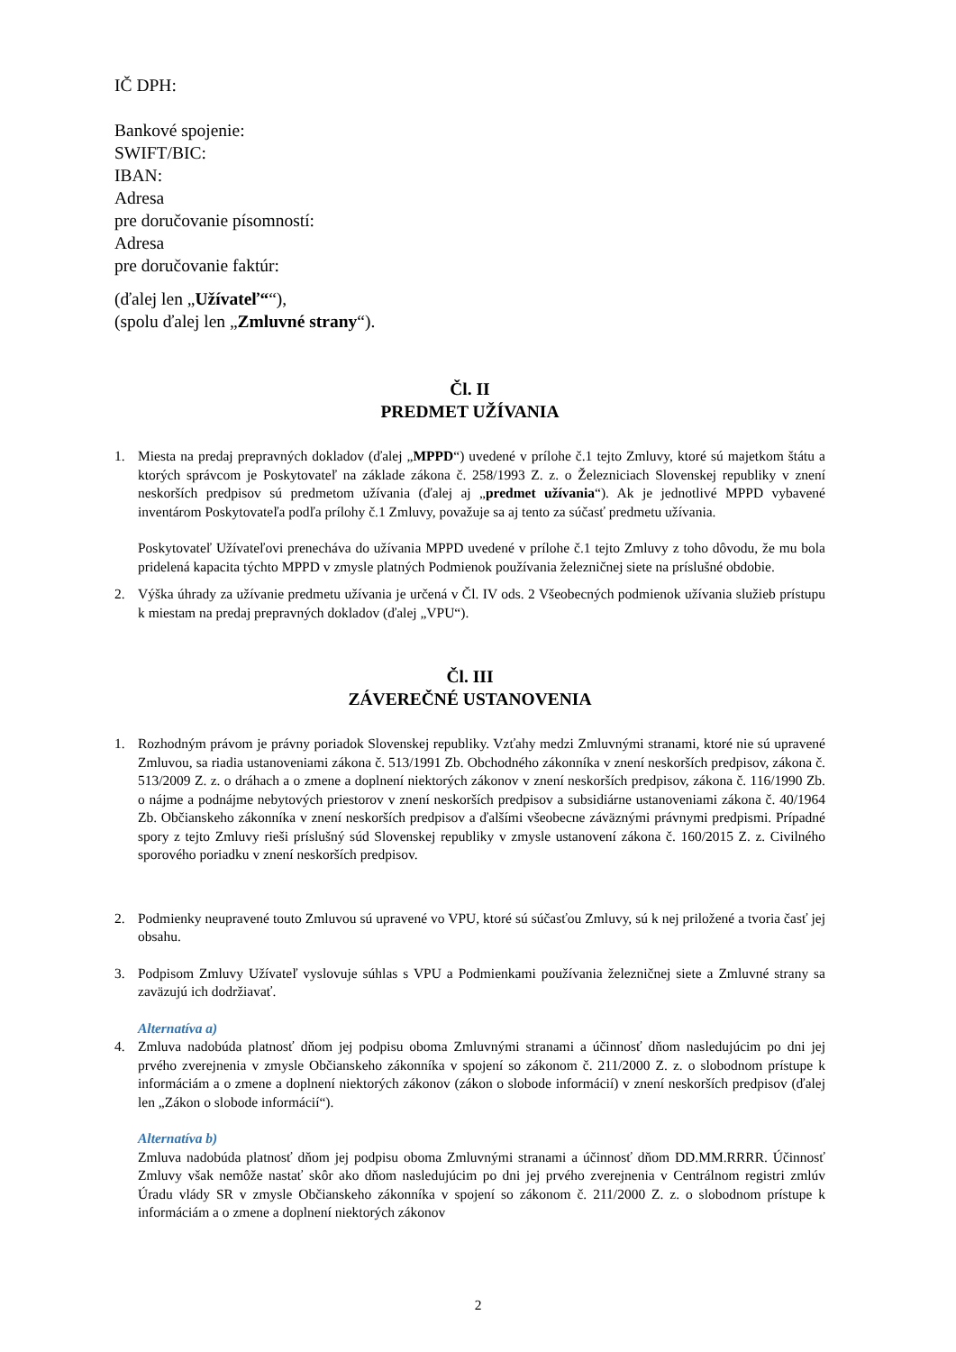IČ DPH:
Bankové spojenie:
SWIFT/BIC:
IBAN:
Adresa
pre doručovanie písomností:
Adresa
pre doručovanie faktúr:
(ďalej len „Užívateľ““),
(spolu ďalej len „Zmluvné strany“).
Čl. II
PREDMET UŽÍVANIA
1. Miesta na predaj prepravných dokladov (ďalej „MPPD“) uvedené v prílohe č.1 tejto Zmluvy, ktoré sú majetkom štátu a ktorých správcom je Poskytovateľ na základe zákona č. 258/1993 Z. z. o Železniciach Slovenskej republiky v znení neskorších predpisov sú predmetom užívania (ďalej aj „predmet užívania“). Ak je jednotlivé MPPD vybavené inventárom Poskytovateľa podľa prílohy č.1 Zmluvy, považuje sa aj tento za súčasť predmetu užívania.
Poskytovateľ Užívateľovi prenecháva do užívania MPPD uvedené v prílohe č.1 tejto Zmluvy z toho dôvodu, že mu bola pridelená kapacita týchto MPPD v zmysle platných Podmienok používania železničnej siete na príslušné obdobie.
2. Výška úhrady za užívanie predmetu užívania je určená v Čl. IV ods. 2 Všeobecných podmienok užívania služieb prístupu k miestam na predaj prepravných dokladov (ďalej „VPU“).
Čl. III
ZÁVEREČNÉ USTANOVENIA
1. Rozhodným právom je právny poriadok Slovenskej republiky. Vzťahy medzi Zmluvnými stranami, ktoré nie sú upravené Zmluvou, sa riadia ustanoveniami zákona č. 513/1991 Zb. Obchodného zákonníka v znení neskorších predpisov, zákona č. 513/2009 Z. z. o dráhach a o zmene a doplnení niektorých zákonov v znení neskorších predpisov, zákona č. 116/1990 Zb. o nájme a podnájme nebytových priestorov v znení neskorších predpisov a subsidiárne ustanoveniami zákona č. 40/1964 Zb. Občianskeho zákonníka v znení neskorších predpisov a ďalšími všeobecne záväznými právnymi predpismi. Prípadné spory z tejto Zmluvy rieši príslušný súd Slovenskej republiky v zmysle ustanovení zákona č. 160/2015 Z. z. Civilného sporového poriadku v znení neskorších predpisov.
2. Podmienky neupravené touto Zmluvou sú upravené vo VPU, ktoré sú súčasťou Zmluvy, sú k nej priložené a tvoria časť jej obsahu.
3. Podpisom Zmluvy Užívateľ vyslovuje súhlas s VPU a Podmienkami používania železničnej siete a Zmluvné strany sa zaväzujú ich dodržiavať.
Alternatíva a)
4. Zmluva nadobúda platnosť dňom jej podpisu oboma Zmluvnými stranami a účinnosť dňom nasledujúcim po dni jej prvého zverejnenia v zmysle Občianskeho zákonníka v spojení so zákonom č. 211/2000 Z. z. o slobodnom prístupe k informáciám a o zmene a doplnení niektorých zákonov (zákon o slobode informácií) v znení neskorších predpisov (ďalej len „Zákon o slobode informácií“).
Alternatíva b)
Zmluva nadobúda platnosť dňom jej podpisu oboma Zmluvnými stranami a účinnosť dňom DD.MM.RRRR. Účinnosť Zmluvy však nemôže nastať skôr ako dňom nasledujúcim po dni jej prvého zverejnenia v Centrálnom registri zmlúv Úradu vlády SR v zmysle Občianskeho zákonníka v spojení so zákonom č. 211/2000 Z. z. o slobodnom prístupe k informáciám a o zmene a doplnení niektorých zákonov
2